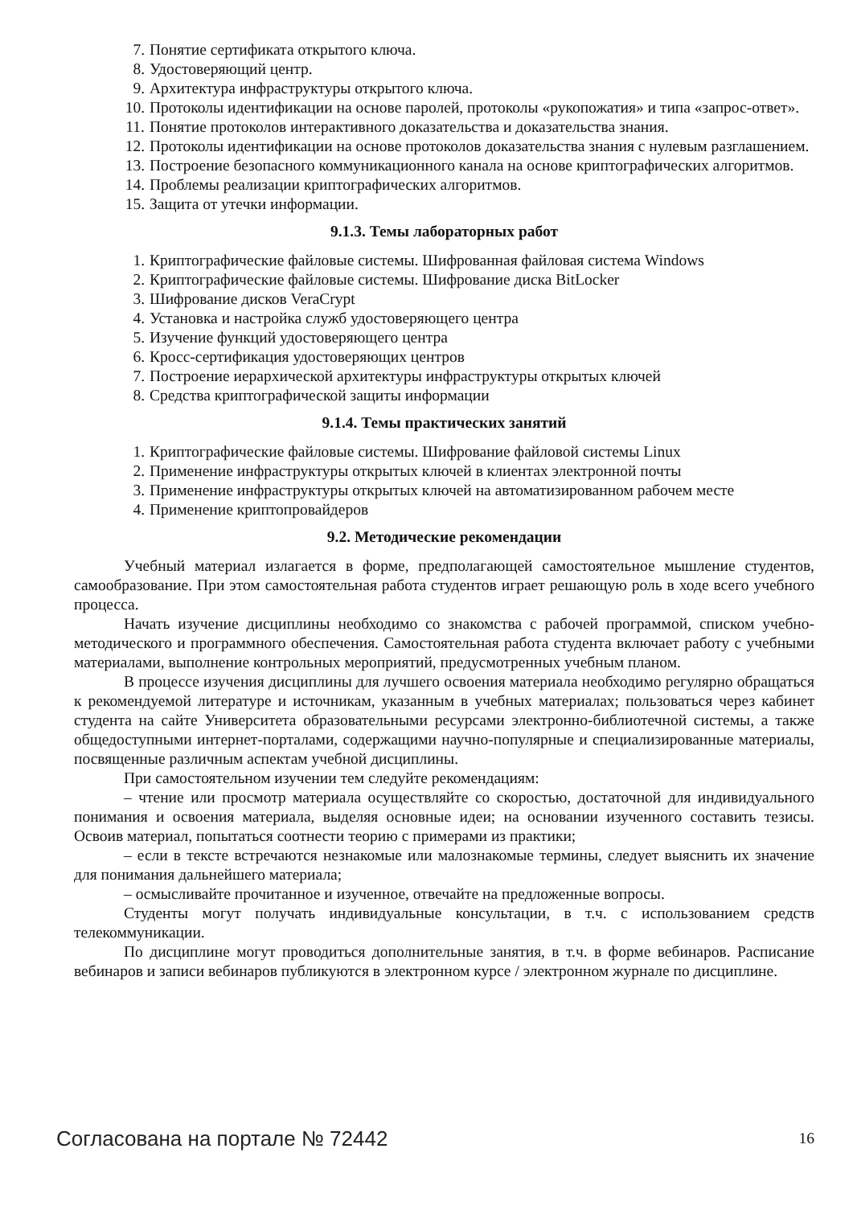7. Понятие сертификата открытого ключа.
8. Удостоверяющий центр.
9. Архитектура инфраструктуры открытого ключа.
10. Протоколы идентификации на основе паролей, протоколы «рукопожатия» и типа «запрос-ответ».
11. Понятие протоколов интерактивного доказательства и доказательства знания.
12. Протоколы идентификации на основе протоколов доказательства знания с нулевым разглашением.
13. Построение безопасного коммуникационного канала на основе криптографических алгоритмов.
14. Проблемы реализации криптографических алгоритмов.
15. Защита от утечки информации.
9.1.3. Темы лабораторных работ
1. Криптографические файловые системы. Шифрованная файловая система Windows
2. Криптографические файловые системы. Шифрование диска BitLocker
3. Шифрование дисков VeraCrypt
4. Установка и настройка служб удостоверяющего центра
5. Изучение функций удостоверяющего центра
6. Кросс-сертификация удостоверяющих центров
7. Построение иерархической архитектуры инфраструктуры открытых ключей
8. Средства криптографической защиты информации
9.1.4. Темы практических занятий
1. Криптографические файловые системы. Шифрование файловой системы Linux
2. Применение инфраструктуры открытых ключей в клиентах электронной почты
3. Применение инфраструктуры открытых ключей на автоматизированном рабочем месте
4. Применение криптопровайдеров
9.2. Методические рекомендации
Учебный материал излагается в форме, предполагающей самостоятельное мышление студентов, самообразование. При этом самостоятельная работа студентов играет решающую роль в ходе всего учебного процесса.
Начать изучение дисциплины необходимо со знакомства с рабочей программой, списком учебно-методического и программного обеспечения. Самостоятельная работа студента включает работу с учебными материалами, выполнение контрольных мероприятий, предусмотренных учебным планом.
В процессе изучения дисциплины для лучшего освоения материала необходимо регулярно обращаться к рекомендуемой литературе и источникам, указанным в учебных материалах; пользоваться через кабинет студента на сайте Университета образовательными ресурсами электронно-библиотечной системы, а также общедоступными интернет-порталами, содержащими научно-популярные и специализированные материалы, посвященные различным аспектам учебной дисциплины.
При самостоятельном изучении тем следуйте рекомендациям:
– чтение или просмотр материала осуществляйте со скоростью, достаточной для индивидуального понимания и освоения материала, выделяя основные идеи; на основании изученного составить тезисы. Освоив материал, попытаться соотнести теорию с примерами из практики;
– если в тексте встречаются незнакомые или малознакомые термины, следует выяснить их значение для понимания дальнейшего материала;
– осмысливайте прочитанное и изученное, отвечайте на предложенные вопросы.
Студенты могут получать индивидуальные консультации, в т.ч. с использованием средств телекоммуникации.
По дисциплине могут проводиться дополнительные занятия, в т.ч. в форме вебинаров. Расписание вебинаров и записи вебинаров публикуются в электронном курсе / электронном журнале по дисциплине.
Согласована на портале № 72442 16